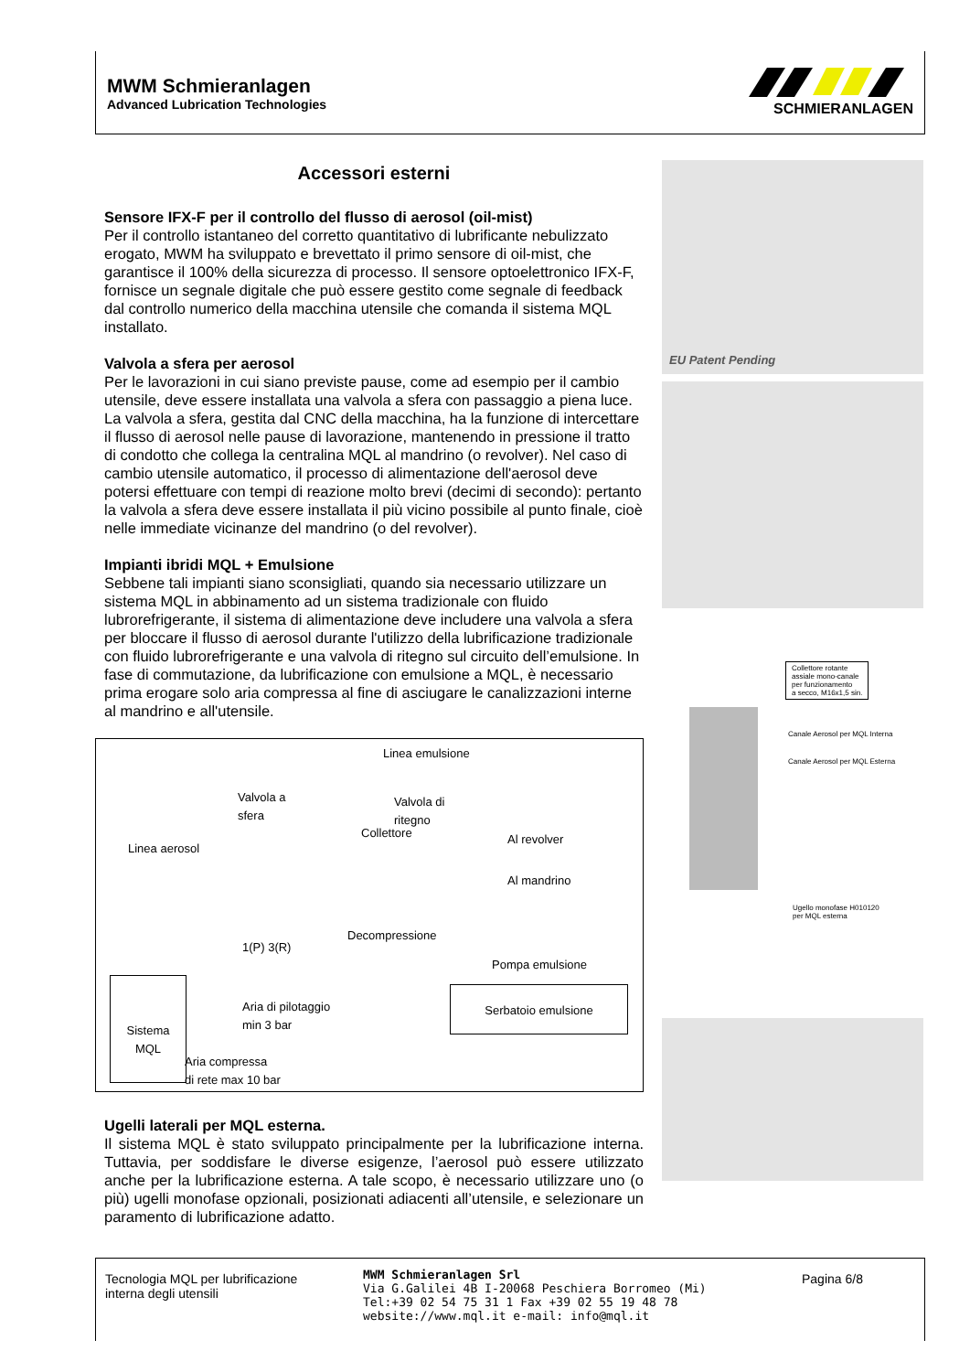MWM Schmieranlagen
Advanced Lubrication Technologies
SCHMIERANLAGEN
Accessori esterni
Sensore IFX-F per il controllo del flusso di aerosol (oil-mist)
Per il controllo istantaneo del corretto quantitativo di lubrificante nebulizzato erogato, MWM ha sviluppato e brevettato il primo sensore di oil-mist, che garantisce il 100% della sicurezza di processo. Il sensore optoelettronico IFX-F, fornisce un segnale digitale che può essere gestito come segnale di feedback dal controllo numerico della macchina utensile che comanda il sistema MQL installato.
Valvola a sfera per aerosol
Per le lavorazioni in cui siano previste pause, come ad esempio per il cambio utensile, deve essere installata una valvola a sfera con passaggio a piena luce. La valvola a sfera, gestita dal CNC della macchina, ha la funzione di intercettare il flusso di aerosol nelle pause di lavorazione, mantenendo in pressione il tratto di condotto che collega la centralina MQL al mandrino (o revolver). Nel caso di cambio utensile automatico, il processo di alimentazione dell'aerosol deve potersi effettuare con tempi di reazione molto brevi (decimi di secondo): pertanto la valvola a sfera deve essere installata il più vicino possibile al punto finale, cioè nelle immediate vicinanze del mandrino (o del revolver).
Impianti ibridi MQL + Emulsione
Sebbene tali impianti siano sconsigliati, quando sia necessario utilizzare un sistema MQL in abbinamento ad un sistema tradizionale con fluido lubrorefrigerante, il sistema di alimentazione deve includere una valvola a sfera per bloccare il flusso di aerosol durante l'utilizzo della lubrificazione tradizionale con fluido lubrorefrigerante e una valvola di ritegno sul circuito dell’emulsione. In fase di commutazione, da lubrificazione con emulsione a MQL, è necessario prima erogare solo aria compressa al fine di asciugare le canalizzazioni interne al mandrino e all'utensile.
Linea emulsione
Valvola a
sfera
Valvola di
ritegno
Collettore
Linea aerosol
Al revolver
Al mandrino
1(P) 3(R)
Decompressione
Pompa emulsione
Sistema
MQL
Aria di pilotaggio
min 3 bar
Serbatoio emulsione
Aria compressa
di rete max 10 bar
Ugelli laterali per MQL esterna.
Il sistema MQL è stato sviluppato principalmente per la lubrificazione interna. Tuttavia, per soddisfare le diverse esigenze, l’aerosol può essere utilizzato anche per la lubrificazione esterna. A tale scopo, è necessario utilizzare uno (o più) ugelli monofase opzionali, posizionati adiacenti all’utensile, e selezionare un paramento di lubrificazione adatto.
EU Patent Pending
Collettore rotante
assiale mono-canale
per funzionamento
a secco, M16x1,5 sin.
Canale Aerosol per MQL Interna
Canale Aerosol per MQL Esterna
Ugello monofase H010120
per MQL esterna
Tecnologia MQL per lubrificazione interna degli utensili
MWM Schmieranlagen Srl
Via G.Galilei 4B I-20068 Peschiera Borromeo (Mi)
Tel:+39 02 54 75 31 1 Fax +39 02 55 19 48 78
website://www.mql.it e-mail: info@mql.it
Pagina 6/8